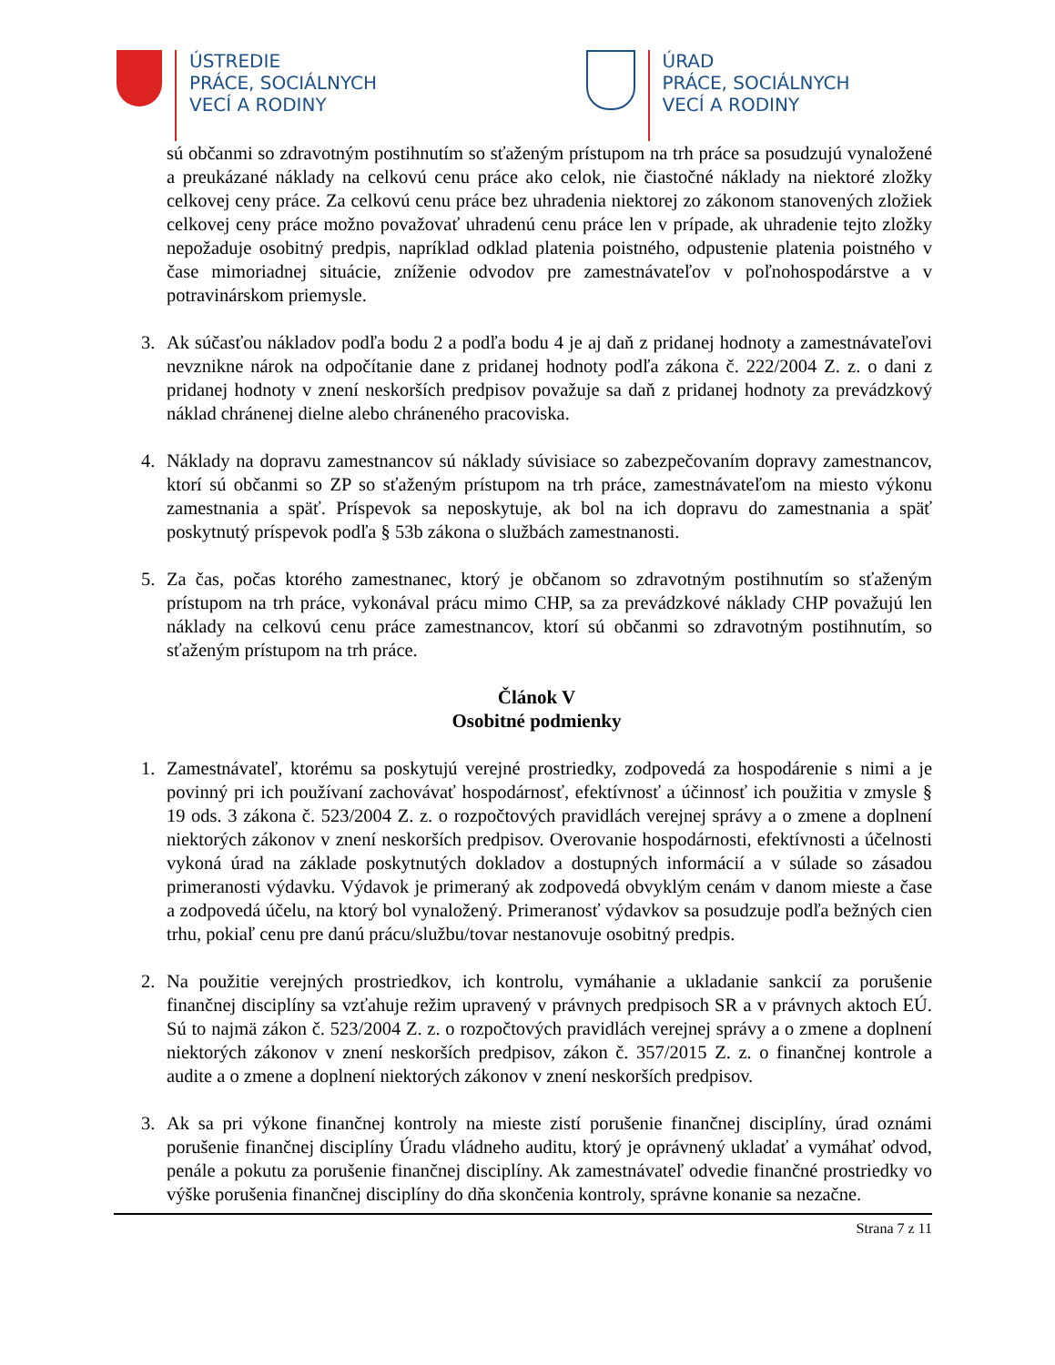ÚSTREDIE
PRÁCE, SOCIÁLNYCH
VECÍ A RODINY
ÚRAD
PRÁCE, SOCIÁLNYCH
VECÍ A RODINY
sú občanmi so zdravotným postihnutím so sťaženým prístupom na trh práce sa posudzujú vynaložené a preukázané náklady na celkovú cenu práce ako celok, nie čiastočné náklady na niektoré zložky celkovej ceny práce. Za celkovú cenu práce bez uhradenia niektorej zo zákonom stanovených zložiek celkovej ceny práce možno považovať uhradenú cenu práce len v prípade, ak uhradenie tejto zložky nepožaduje osobitný predpis, napríklad odklad platenia poistného, odpustenie platenia poistného v čase mimoriadnej situácie, zníženie odvodov pre zamestnávateľov v poľnohospodárstve a v potravinárskom priemysle.
3. Ak súčasťou nákladov podľa bodu 2 a podľa bodu 4 je aj daň z pridanej hodnoty a zamestnávateľovi nevznikne nárok na odpočítanie dane z pridanej hodnoty podľa zákona č. 222/2004 Z. z. o dani z pridanej hodnoty v znení neskorších predpisov považuje sa daň z pridanej hodnoty za prevádzkový náklad chránenej dielne alebo chráneného pracoviska.
4. Náklady na dopravu zamestnancov sú náklady súvisiace so zabezpečovaním dopravy zamestnancov, ktorí sú občanmi so ZP so sťaženým prístupom na trh práce, zamestnávateľom na miesto výkonu zamestnania a späť. Príspevok sa neposkytuje, ak bol na ich dopravu do zamestnania a späť poskytnutý príspevok podľa § 53b zákona o službách zamestnanosti.
5. Za čas, počas ktorého zamestnanec, ktorý je občanom so zdravotným postihnutím so sťaženým prístupom na trh práce, vykonával prácu mimo CHP, sa za prevádzkové náklady CHP považujú len náklady na celkovú cenu práce zamestnancov, ktorí sú občanmi so zdravotným postihnutím, so sťaženým prístupom na trh práce.
Článok V
Osobitné podmienky
1. Zamestnávateľ, ktorému sa poskytujú verejné prostriedky, zodpovedá za hospodárenie s nimi a je povinný pri ich používaní zachovávať hospodárnosť, efektívnosť a účinnosť ich použitia v zmysle § 19 ods. 3 zákona č. 523/2004 Z. z. o rozpočtových pravidlách verejnej správy a o zmene a doplnení niektorých zákonov v znení neskorších predpisov. Overovanie hospodárnosti, efektívnosti a účelnosti vykoná úrad na základe poskytnutých dokladov a dostupných informácií a v súlade so zásadou primeranosti výdavku. Výdavok je primeraný ak zodpovedá obvyklým cenám v danom mieste a čase a zodpovedá účelu, na ktorý bol vynaložený. Primeranosť výdavkov sa posudzuje podľa bežných cien trhu, pokiaľ cenu pre danú prácu/službu/tovar nestanovuje osobitný predpis.
2. Na použitie verejných prostriedkov, ich kontrolu, vymáhanie a ukladanie sankcií za porušenie finančnej disciplíny sa vzťahuje režim upravený v právnych predpisoch SR a v právnych aktoch EÚ. Sú to najmä zákon č. 523/2004 Z. z. o rozpočtových pravidlách verejnej správy a o zmene a doplnení niektorých zákonov v znení neskorších predpisov, zákon č. 357/2015 Z. z. o finančnej kontrole a audite a o zmene a doplnení niektorých zákonov v znení neskorších predpisov.
3. Ak sa pri výkone finančnej kontroly na mieste zistí porušenie finančnej disciplíny, úrad oznámi porušenie finančnej disciplíny Úradu vládneho auditu, ktorý je oprávnený ukladať a vymáhať odvod, penále a pokutu za porušenie finančnej disciplíny. Ak zamestnávateľ odvedie finančné prostriedky vo výške porušenia finančnej disciplíny do dňa skončenia kontroly, správne konanie sa nezačne.
Strana 7 z 11